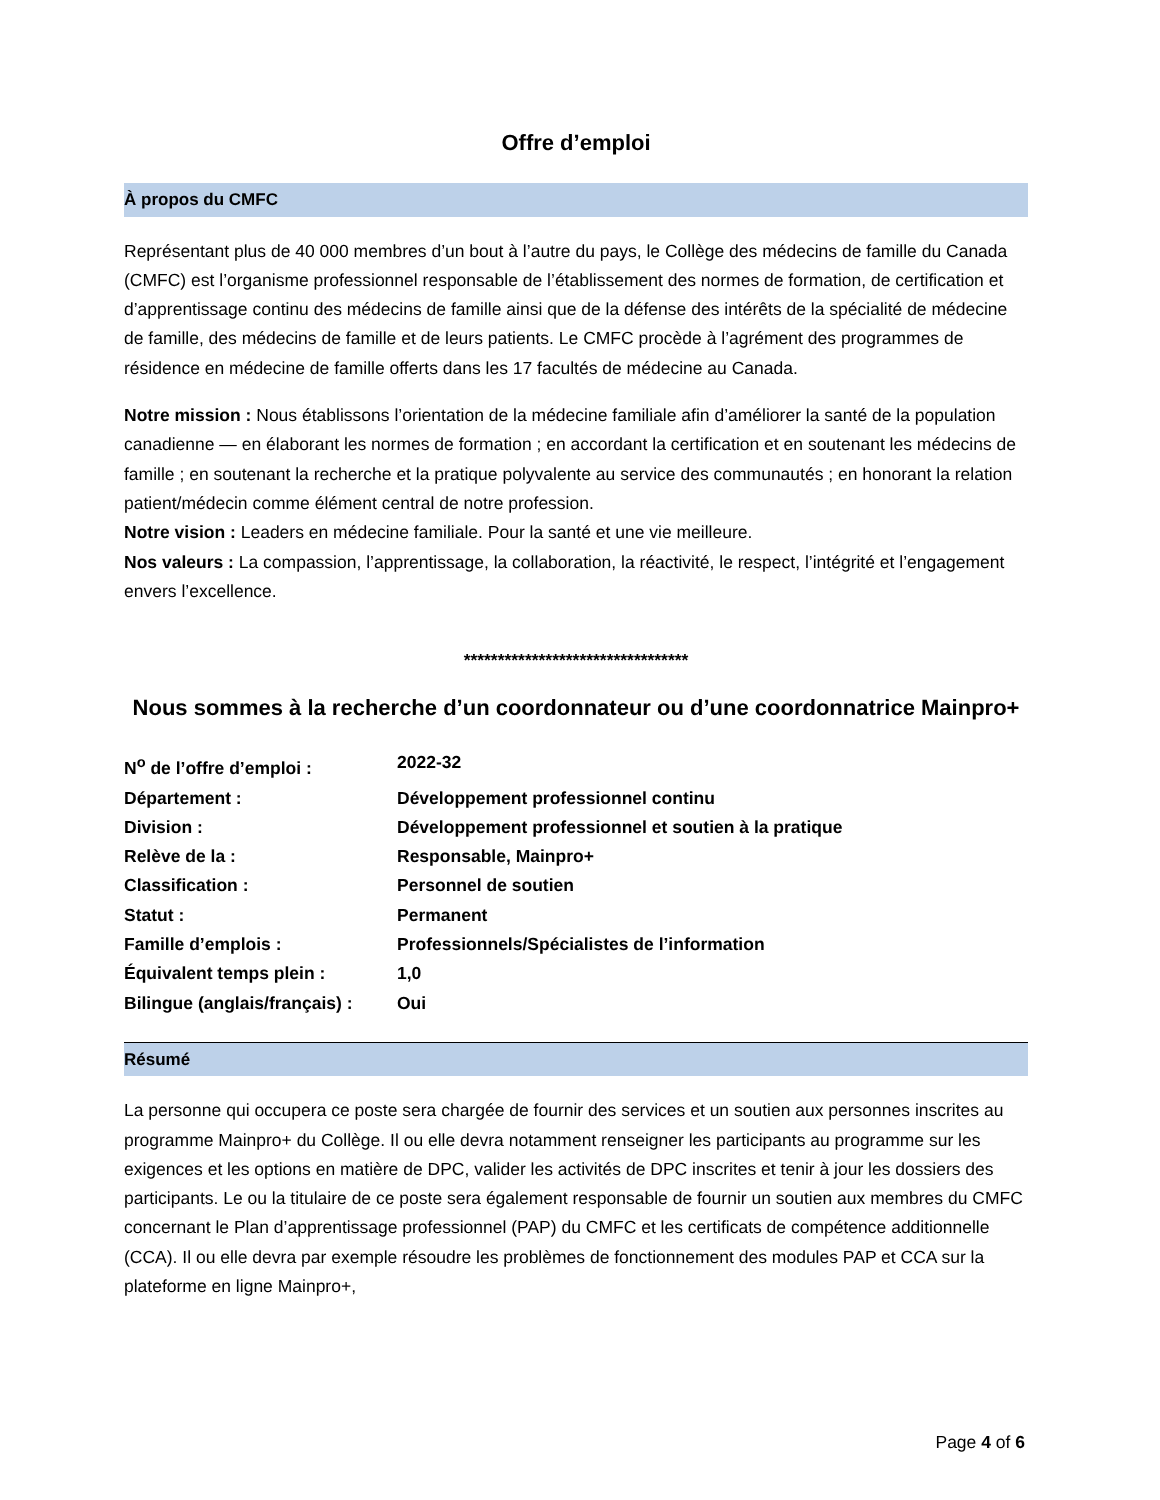Offre d’emploi
À propos du CMFC
Représentant plus de 40 000 membres d’un bout à l’autre du pays, le Collège des médecins de famille du Canada (CMFC) est l’organisme professionnel responsable de l’établissement des normes de formation, de certification et d’apprentissage continu des médecins de famille ainsi que de la défense des intérêts de la spécialité de médecine de famille, des médecins de famille et de leurs patients. Le CMFC procède à l’agrément des programmes de résidence en médecine de famille offerts dans les 17 facultés de médecine au Canada.
Notre mission : Nous établissons l’orientation de la médecine familiale afin d’améliorer la santé de la population canadienne — en élaborant les normes de formation ; en accordant la certification et en soutenant les médecins de famille ; en soutenant la recherche et la pratique polyvalente au service des communautés ; en honorant la relation patient/médecin comme élément central de notre profession.
Notre vision : Leaders en médecine familiale. Pour la santé et une vie meilleure.
Nos valeurs : La compassion, l’apprentissage, la collaboration, la réactivité, le respect, l’intégrité et l’engagement envers l’excellence.
*********************************
Nous sommes à la recherche d’un coordonnateur ou d’une coordonnatrice Mainpro+
| N<sup>o</sup> de l’offre d’emploi : | 2022-32 |
| Département : | Développement professionnel continu |
| Division : | Développement professionnel et soutien à la pratique |
| Relève de la : | Responsable, Mainpro+ |
| Classification : | Personnel de soutien |
| Statut : | Permanent |
| Famille d’emplois : | Professionnels/Spécialistes de l’information |
| Équivalent temps plein : | 1,0 |
| Bilingue (anglais/français) : | Oui |
Résumé
La personne qui occupera ce poste sera chargée de fournir des services et un soutien aux personnes inscrites au programme Mainpro+ du Collège. Il ou elle devra notamment renseigner les participants au programme sur les exigences et les options en matière de DPC, valider les activités de DPC inscrites et tenir à jour les dossiers des participants. Le ou la titulaire de ce poste sera également responsable de fournir un soutien aux membres du CMFC concernant le Plan d’apprentissage professionnel (PAP) du CMFC et les certificats de compétence additionnelle (CCA). Il ou elle devra par exemple résoudre les problèmes de fonctionnement des modules PAP et CCA sur la plateforme en ligne Mainpro+,
Page 4 of 6